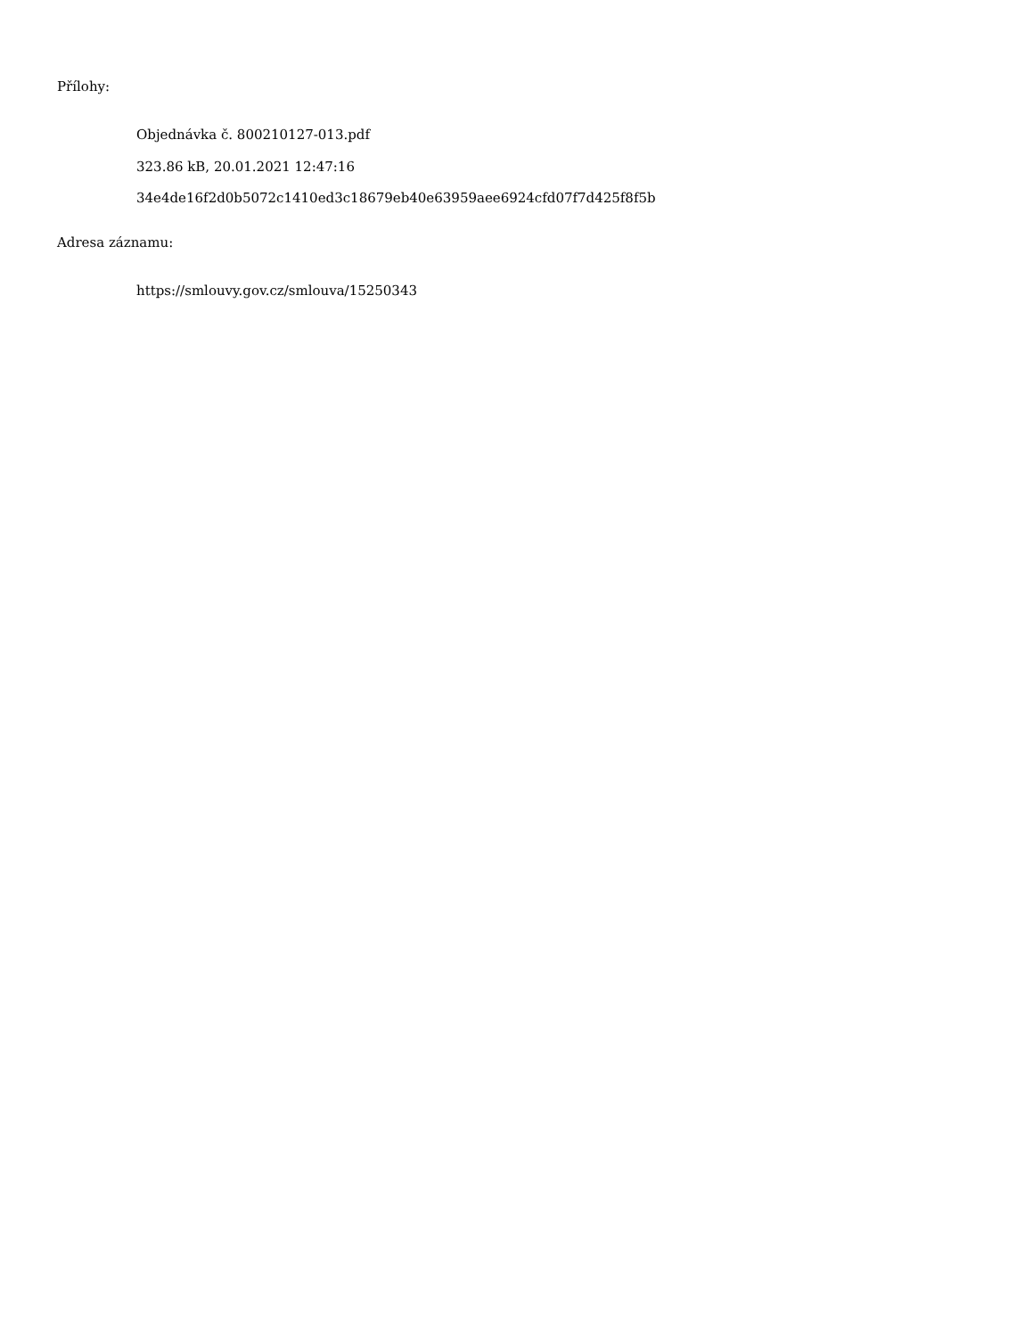Přílohy:
Objednávka č. 800210127-013.pdf
323.86 kB, 20.01.2021 12:47:16
34e4de16f2d0b5072c1410ed3c18679eb40e63959aee6924cfd07f7d425f8f5b
Adresa záznamu:
https://smlouvy.gov.cz/smlouva/15250343